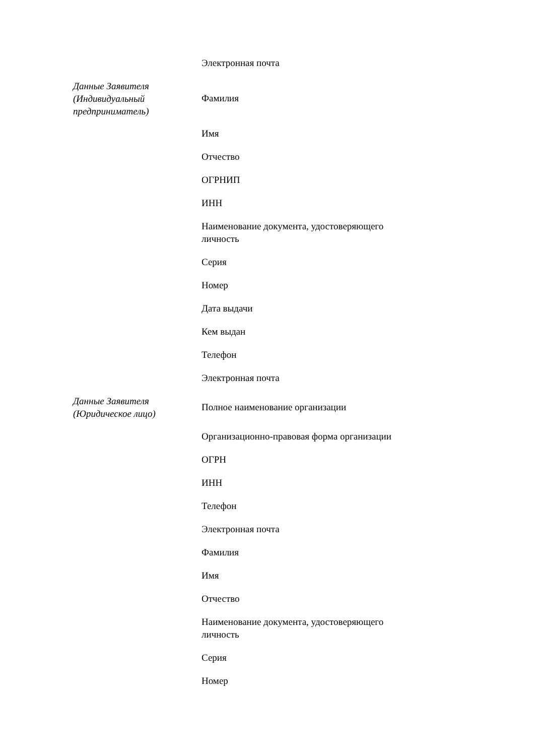| | Электронная почта |
| Данные Заявителя (Индивидуальный предприниматель) | Фамилия |
| | Имя |
| | Отчество |
| | ОГРНИП |
| | ИНН |
| | Наименование документа, удостоверяющего личность |
| | Серия |
| | Номер |
| | Дата выдачи |
| | Кем выдан |
| | Телефон |
| | Электронная почта |
| Данные Заявителя (Юридическое лицо) | Полное наименование организации |
| | Организационно-правовая форма организации |
| | ОГРН |
| | ИНН |
| | Телефон |
| | Электронная почта |
| | Фамилия |
| | Имя |
| | Отчество |
| | Наименование документа, удостоверяющего личность |
| | Серия |
| | Номер |